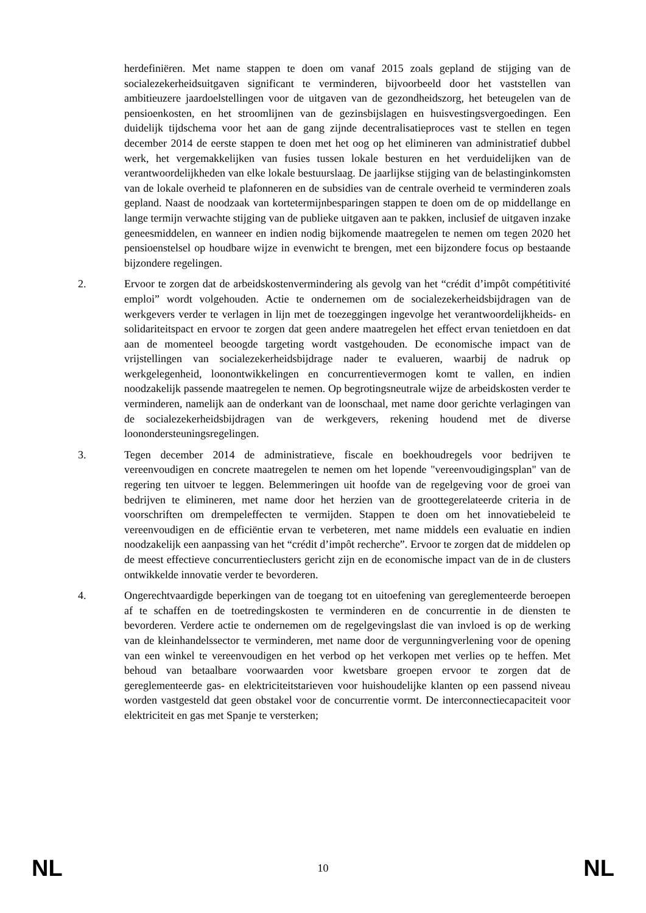herdefiniëren. Met name stappen te doen om vanaf 2015 zoals gepland de stijging van de socialezekerheidsuitgaven significant te verminderen, bijvoorbeeld door het vaststellen van ambitieuzere jaardoelstellingen voor de uitgaven van de gezondheidszorg, het beteugelen van de pensioenkosten, en het stroomlijnen van de gezinsbijslagen en huisvestingsvergoedingen. Een duidelijk tijdschema voor het aan de gang zijnde decentralisatieproces vast te stellen en tegen december 2014 de eerste stappen te doen met het oog op het elimineren van administratief dubbel werk, het vergemakkelijken van fusies tussen lokale besturen en het verduidelijken van de verantwoordelijkheden van elke lokale bestuurslaag. De jaarlijkse stijging van de belastinginkomsten van de lokale overheid te plafonneren en de subsidies van de centrale overheid te verminderen zoals gepland. Naast de noodzaak van kortetermijnbesparingen stappen te doen om de op middellange en lange termijn verwachte stijging van de publieke uitgaven aan te pakken, inclusief de uitgaven inzake geneesmiddelen, en wanneer en indien nodig bijkomende maatregelen te nemen om tegen 2020 het pensioenstelsel op houdbare wijze in evenwicht te brengen, met een bijzondere focus op bestaande bijzondere regelingen.
2. Ervoor te zorgen dat de arbeidskostenvermindering als gevolg van het “crédit d’impôt compétitivité emploi” wordt volgehouden. Actie te ondernemen om de socialezekerheidsbijdragen van de werkgevers verder te verlagen in lijn met de toezeggingen ingevolge het verantwoordelijkheids- en solidariteitspact en ervoor te zorgen dat geen andere maatregelen het effect ervan tenietdoen en dat aan de momenteel beoogde targeting wordt vastgehouden. De economische impact van de vrijstellingen van socialezekerheidsbijdrage nader te evalueren, waarbij de nadruk op werkgelegenheid, loonontwikkelingen en concurrentievermogen komt te vallen, en indien noodzakelijk passende maatregelen te nemen. Op begrotingsneutrale wijze de arbeidskosten verder te verminderen, namelijk aan de onderkant van de loonschaal, met name door gerichte verlagingen van de socialezekerheidsbijdragen van de werkgevers, rekening houdend met de diverse loonondersteuningsregelingen.
3. Tegen december 2014 de administratieve, fiscale en boekhoudregels voor bedrijven te vereenvoudigen en concrete maatregelen te nemen om het lopende "vereenvoudigingsplan" van de regering ten uitvoer te leggen. Belemmeringen uit hoofde van de regelgeving voor de groei van bedrijven te elimineren, met name door het herzien van de groottegerelateerde criteria in de voorschriften om drempeleffecten te vermijden. Stappen te doen om het innovatiebeleid te vereenvoudigen en de efficiëntie ervan te verbeteren, met name middels een evaluatie en indien noodzakelijk een aanpassing van het “crédit d’impôt recherche”. Ervoor te zorgen dat de middelen op de meest effectieve concurrentieclusters gericht zijn en de economische impact van de in de clusters ontwikkelde innovatie verder te bevorderen.
4. Ongerechtvaardigde beperkingen van de toegang tot en uitoefening van gereglementeerde beroepen af te schaffen en de toetredingskosten te verminderen en de concurrentie in de diensten te bevorderen. Verdere actie te ondernemen om de regelgevingslast die van invloed is op de werking van de kleinhandelssector te verminderen, met name door de vergunningverlening voor de opening van een winkel te vereenvoudigen en het verbod op het verkopen met verlies op te heffen. Met behoud van betaalbare voorwaarden voor kwetsbare groepen ervoor te zorgen dat de gereglementeerde gas- en elektriciteitstarieven voor huishoudelijke klanten op een passend niveau worden vastgesteld dat geen obstakel voor de concurrentie vormt. De interconnectiecapaciteit voor elektriciteit en gas met Spanje te versterken;
NL 10 NL